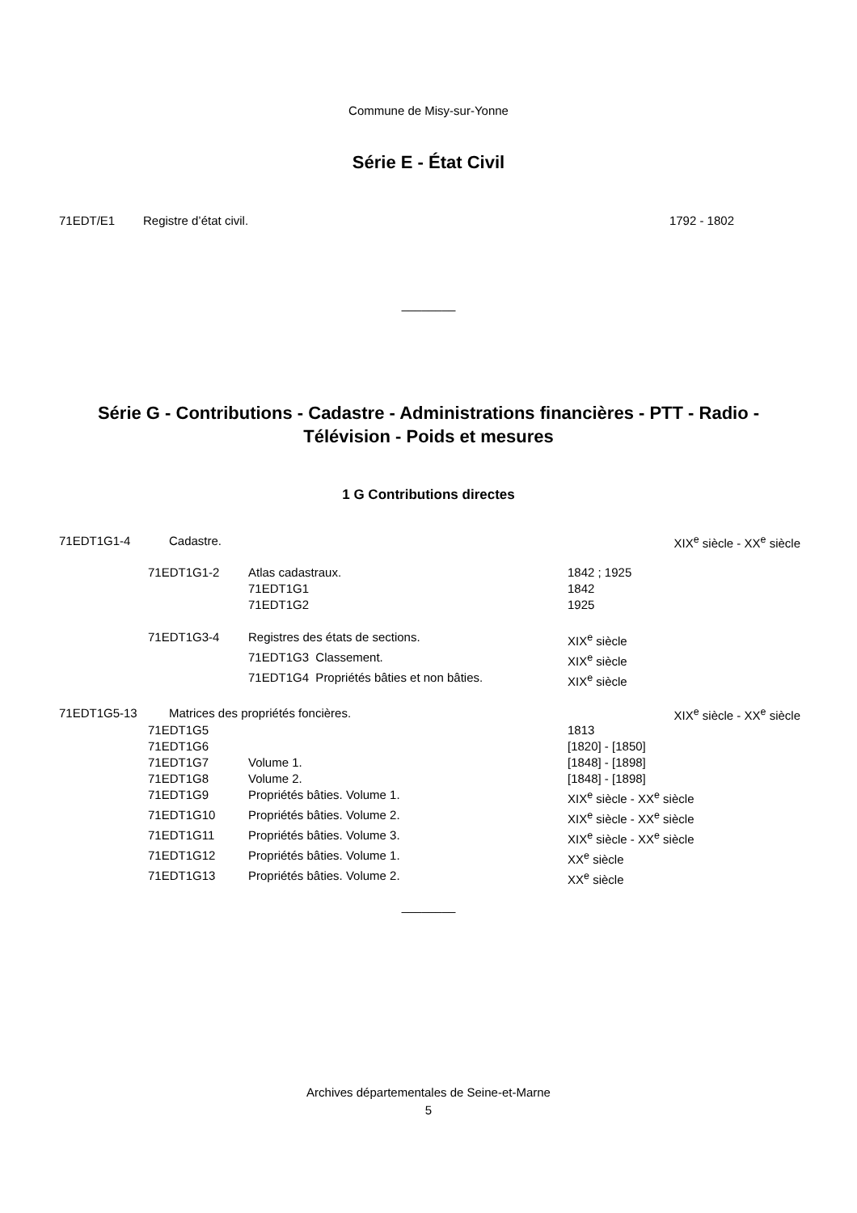Commune de Misy-sur-Yonne
Série E - État Civil
71EDT/E1 Registre d’état civil. 1792 - 1802
________
Série G - Contributions - Cadastre - Administrations financières - PTT - Radio -
Télévision - Poids et mesures
1 G Contributions directes
71EDT1G1-4 Cadastre. XIX<sup>e</sup> siècle - XX<sup>e</sup> siècle
| 71EDT1G1-2 | Atlas cadastraux. | 1842 ; 1925 |
| | 71EDT1G1 | 1842 |
| | 71EDT1G2 | 1925 |
| 71EDT1G3-4 | Registres des états de sections. | XIX<sup>e</sup> siècle |
| | 71EDT1G3 Classement. | XIX<sup>e</sup> siècle |
| | 71EDT1G4 Propriétés bâties et non bâties. | XIX<sup>e</sup> siècle |
71EDT1G5-13 Matrices des propriétés foncières. XIX<sup>e</sup> siècle - XX<sup>e</sup> siècle
| 71EDT1G5 | | 1813 |
| 71EDT1G6 | | [1820] - [1850] |
| 71EDT1G7 | Volume 1. | [1848] - [1898] |
| 71EDT1G8 | Volume 2. | [1848] - [1898] |
| 71EDT1G9 | Propriétés bâties. Volume 1. | XIX<sup>e</sup> siècle - XX<sup>e</sup> siècle |
| 71EDT1G10 | Propriétés bâties. Volume 2. | XIX<sup>e</sup> siècle - XX<sup>e</sup> siècle |
| 71EDT1G11 | Propriétés bâties. Volume 3. | XIX<sup>e</sup> siècle - XX<sup>e</sup> siècle |
| 71EDT1G12 | Propriétés bâties. Volume 1. | XX<sup>e</sup> siècle |
| 71EDT1G13 | Propriétés bâties. Volume 2. | XX<sup>e</sup> siècle |
________
Archives départementales de Seine-et-Marne
5